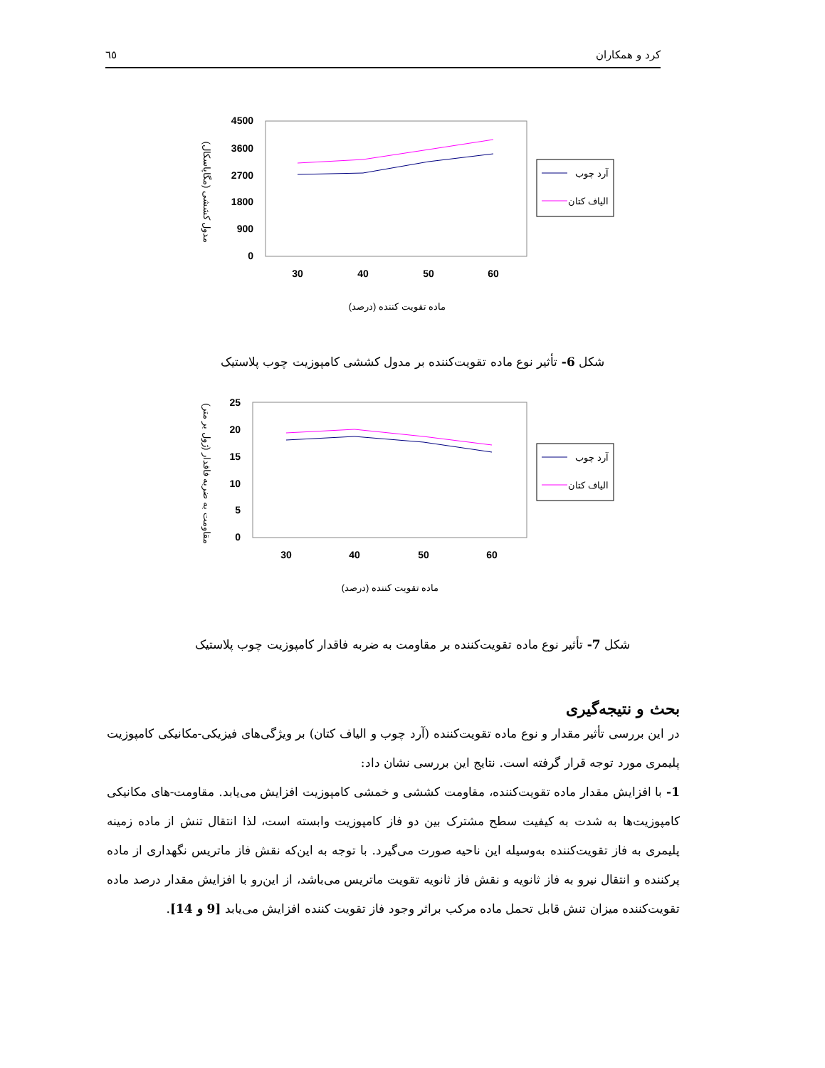٦٥ کرد و همکاران
مدول کششی (مگاپاسکال)
4500
3600
2700
1800
900
0
30
40
50
60
آرد چوب
الیاف کتان
ماده تقویت کننده (درصد)
شکل 6- تأثیر نوع ماده تقویت‌کننده بر مدول کششی کامپوزیت چوب پلاستیک
مقاومت به ضربه فاقدار (ژول بر متر)
25
20
15
10
5
0
30
40
50
60
آرد چوب
الیاف کتان
ماده تقویت کننده (درصد)
شکل 7- تأثیر نوع ماده تقویت‌کننده بر مقاومت به ضربه فاقدار کامپوزیت چوب پلاستیک
بحث و نتیجه‌گیری
در این بررسی تأثیر مقدار و نوع ماده تقویت‌کننده (آرد چوب و الیاف کتان) بر ویژگی‌های فیزیکی-مکانیکی کامپوزیت پلیمری مورد توجه قرار گرفته است. نتایج این بررسی نشان داد:
1- با افزایش مقدار ماده تقویت‌کننده، مقاومت کششی و خمشی کامپوزیت افزایش می‌یابد. مقاومت-های مکانیکی کامپوزیت‌ها به شدت به کیفیت سطح مشترک بین دو فاز کامپوزیت وابسته است، لذا انتقال تنش از ماده زمینه پلیمری به فاز تقویت‌کننده به‌وسیله این ناحیه صورت می‌گیرد. با توجه به این‌که نقش فاز ماتریس نگهداری از ماده پرکننده و انتقال نیرو به فاز ثانویه و نقش فاز ثانویه تقویت ماتریس می‌باشد، از این‌رو با افزایش مقدار درصد ماده تقویت‌کننده میزان تنش قابل تحمل ماده مرکب براثر وجود فاز تقویت کننده افزایش می‌یابد [9 و 14].